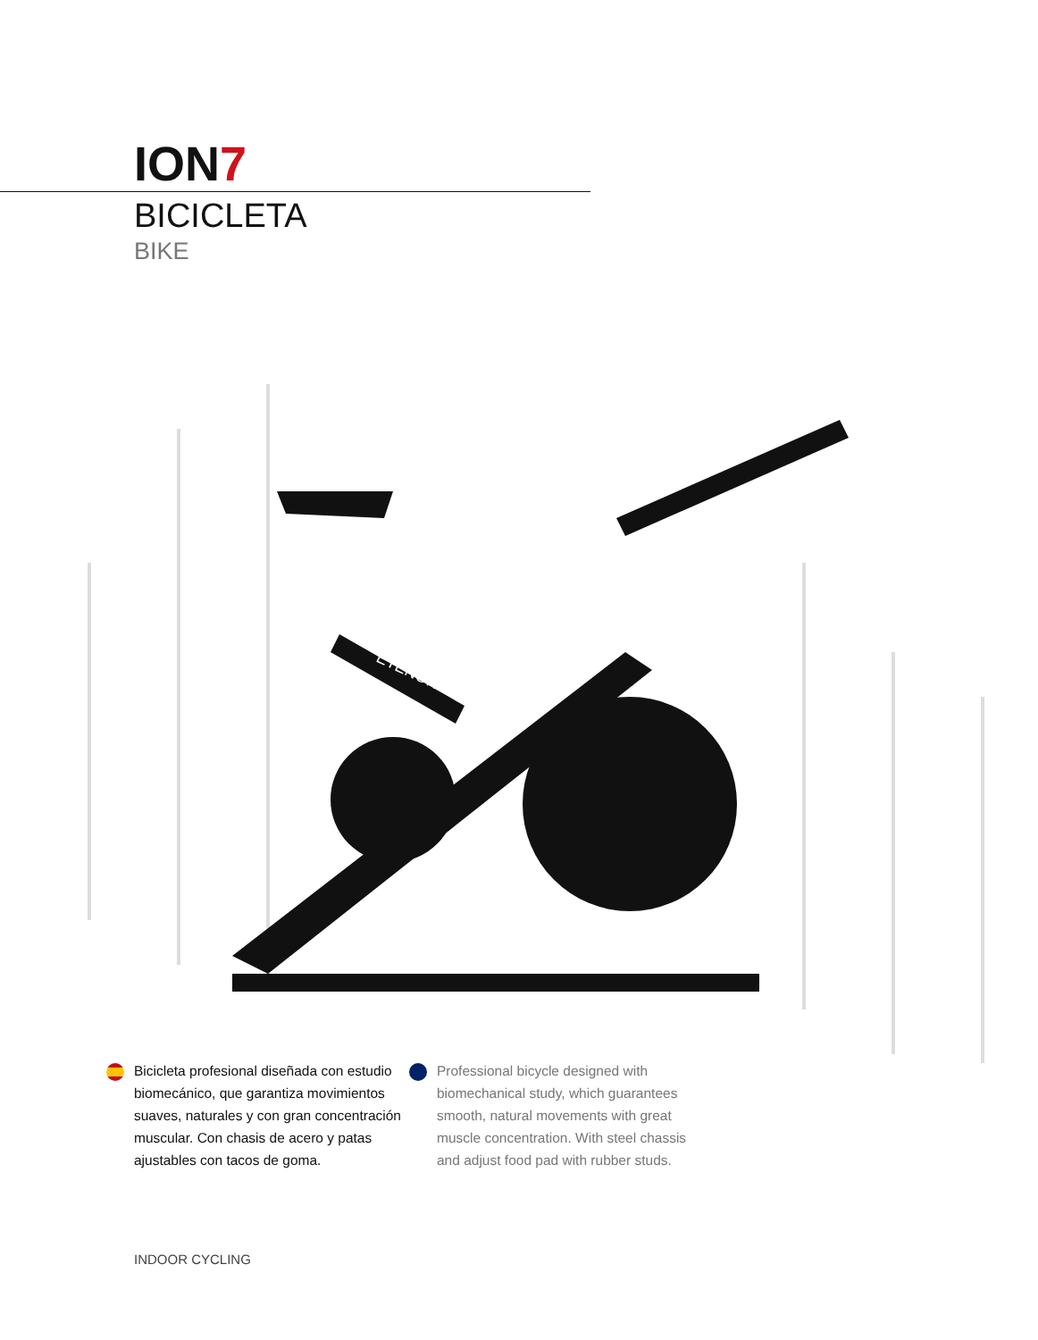ION7
BICICLETA
BIKE
ETENON
Bicicleta profesional diseñada con estudio biomecánico, que garantiza movimientos suaves, naturales y con gran concentración muscular. Con chasis de acero y patas ajustables con tacos de goma.
Professional bicycle designed with biomechanical study, which guarantees smooth, natural movements with great muscle concentration. With steel chassis and adjust food pad with rubber studs.
INDOOR CYCLING